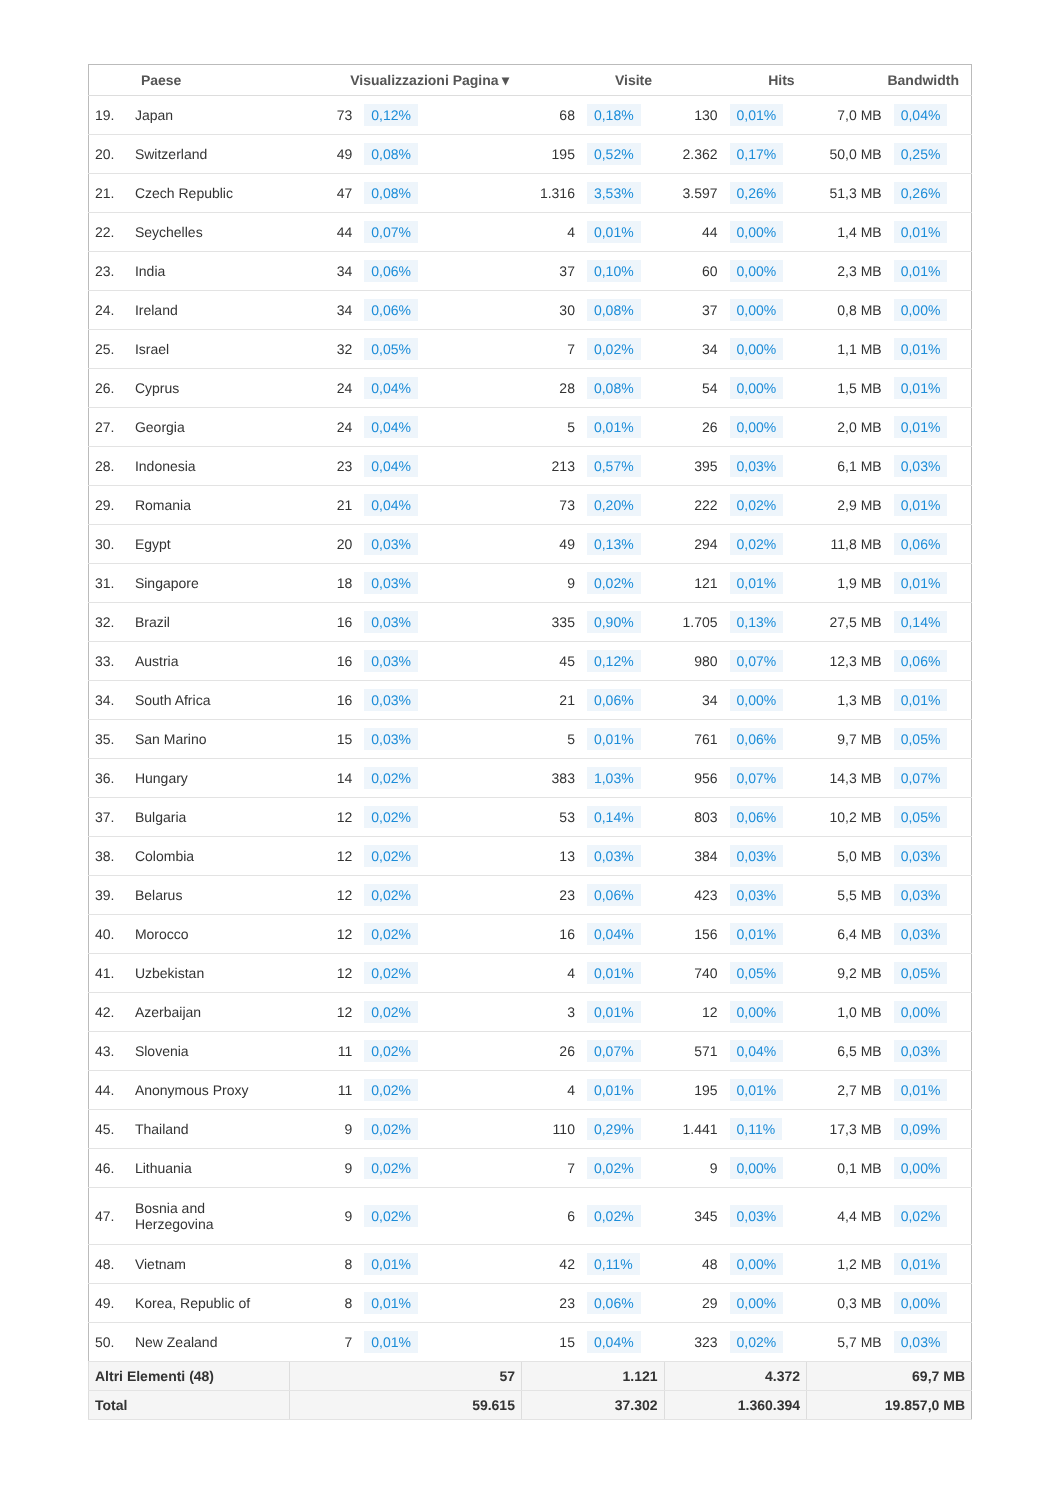| | Paese | Visualizzazioni Pagina ▾ | | Visite | | Hits | | Bandwidth | |
| --- | --- | --- | --- | --- | --- | --- | --- | --- | --- |
| 19. | Japan | 73 | 0,12% | 68 | 0,18% | 130 | 0,01% | 7,0 MB | 0,04% |
| 20. | Switzerland | 49 | 0,08% | 195 | 0,52% | 2.362 | 0,17% | 50,0 MB | 0,25% |
| 21. | Czech Republic | 47 | 0,08% | 1.316 | 3,53% | 3.597 | 0,26% | 51,3 MB | 0,26% |
| 22. | Seychelles | 44 | 0,07% | 4 | 0,01% | 44 | 0,00% | 1,4 MB | 0,01% |
| 23. | India | 34 | 0,06% | 37 | 0,10% | 60 | 0,00% | 2,3 MB | 0,01% |
| 24. | Ireland | 34 | 0,06% | 30 | 0,08% | 37 | 0,00% | 0,8 MB | 0,00% |
| 25. | Israel | 32 | 0,05% | 7 | 0,02% | 34 | 0,00% | 1,1 MB | 0,01% |
| 26. | Cyprus | 24 | 0,04% | 28 | 0,08% | 54 | 0,00% | 1,5 MB | 0,01% |
| 27. | Georgia | 24 | 0,04% | 5 | 0,01% | 26 | 0,00% | 2,0 MB | 0,01% |
| 28. | Indonesia | 23 | 0,04% | 213 | 0,57% | 395 | 0,03% | 6,1 MB | 0,03% |
| 29. | Romania | 21 | 0,04% | 73 | 0,20% | 222 | 0,02% | 2,9 MB | 0,01% |
| 30. | Egypt | 20 | 0,03% | 49 | 0,13% | 294 | 0,02% | 11,8 MB | 0,06% |
| 31. | Singapore | 18 | 0,03% | 9 | 0,02% | 121 | 0,01% | 1,9 MB | 0,01% |
| 32. | Brazil | 16 | 0,03% | 335 | 0,90% | 1.705 | 0,13% | 27,5 MB | 0,14% |
| 33. | Austria | 16 | 0,03% | 45 | 0,12% | 980 | 0,07% | 12,3 MB | 0,06% |
| 34. | South Africa | 16 | 0,03% | 21 | 0,06% | 34 | 0,00% | 1,3 MB | 0,01% |
| 35. | San Marino | 15 | 0,03% | 5 | 0,01% | 761 | 0,06% | 9,7 MB | 0,05% |
| 36. | Hungary | 14 | 0,02% | 383 | 1,03% | 956 | 0,07% | 14,3 MB | 0,07% |
| 37. | Bulgaria | 12 | 0,02% | 53 | 0,14% | 803 | 0,06% | 10,2 MB | 0,05% |
| 38. | Colombia | 12 | 0,02% | 13 | 0,03% | 384 | 0,03% | 5,0 MB | 0,03% |
| 39. | Belarus | 12 | 0,02% | 23 | 0,06% | 423 | 0,03% | 5,5 MB | 0,03% |
| 40. | Morocco | 12 | 0,02% | 16 | 0,04% | 156 | 0,01% | 6,4 MB | 0,03% |
| 41. | Uzbekistan | 12 | 0,02% | 4 | 0,01% | 740 | 0,05% | 9,2 MB | 0,05% |
| 42. | Azerbaijan | 12 | 0,02% | 3 | 0,01% | 12 | 0,00% | 1,0 MB | 0,00% |
| 43. | Slovenia | 11 | 0,02% | 26 | 0,07% | 571 | 0,04% | 6,5 MB | 0,03% |
| 44. | Anonymous Proxy | 11 | 0,02% | 4 | 0,01% | 195 | 0,01% | 2,7 MB | 0,01% |
| 45. | Thailand | 9 | 0,02% | 110 | 0,29% | 1.441 | 0,11% | 17,3 MB | 0,09% |
| 46. | Lithuania | 9 | 0,02% | 7 | 0,02% | 9 | 0,00% | 0,1 MB | 0,00% |
| 47. | Bosnia and Herzegovina | 9 | 0,02% | 6 | 0,02% | 345 | 0,03% | 4,4 MB | 0,02% |
| 48. | Vietnam | 8 | 0,01% | 42 | 0,11% | 48 | 0,00% | 1,2 MB | 0,01% |
| 49. | Korea, Republic of | 8 | 0,01% | 23 | 0,06% | 29 | 0,00% | 0,3 MB | 0,00% |
| 50. | New Zealand | 7 | 0,01% | 15 | 0,04% | 323 | 0,02% | 5,7 MB | 0,03% |
| Altri Elementi (48) | | 57 | | 1.121 | | 4.372 | | 69,7 MB | |
| Total | | 59.615 | | 37.302 | | 1.360.394 | | 19.857,0 MB | |